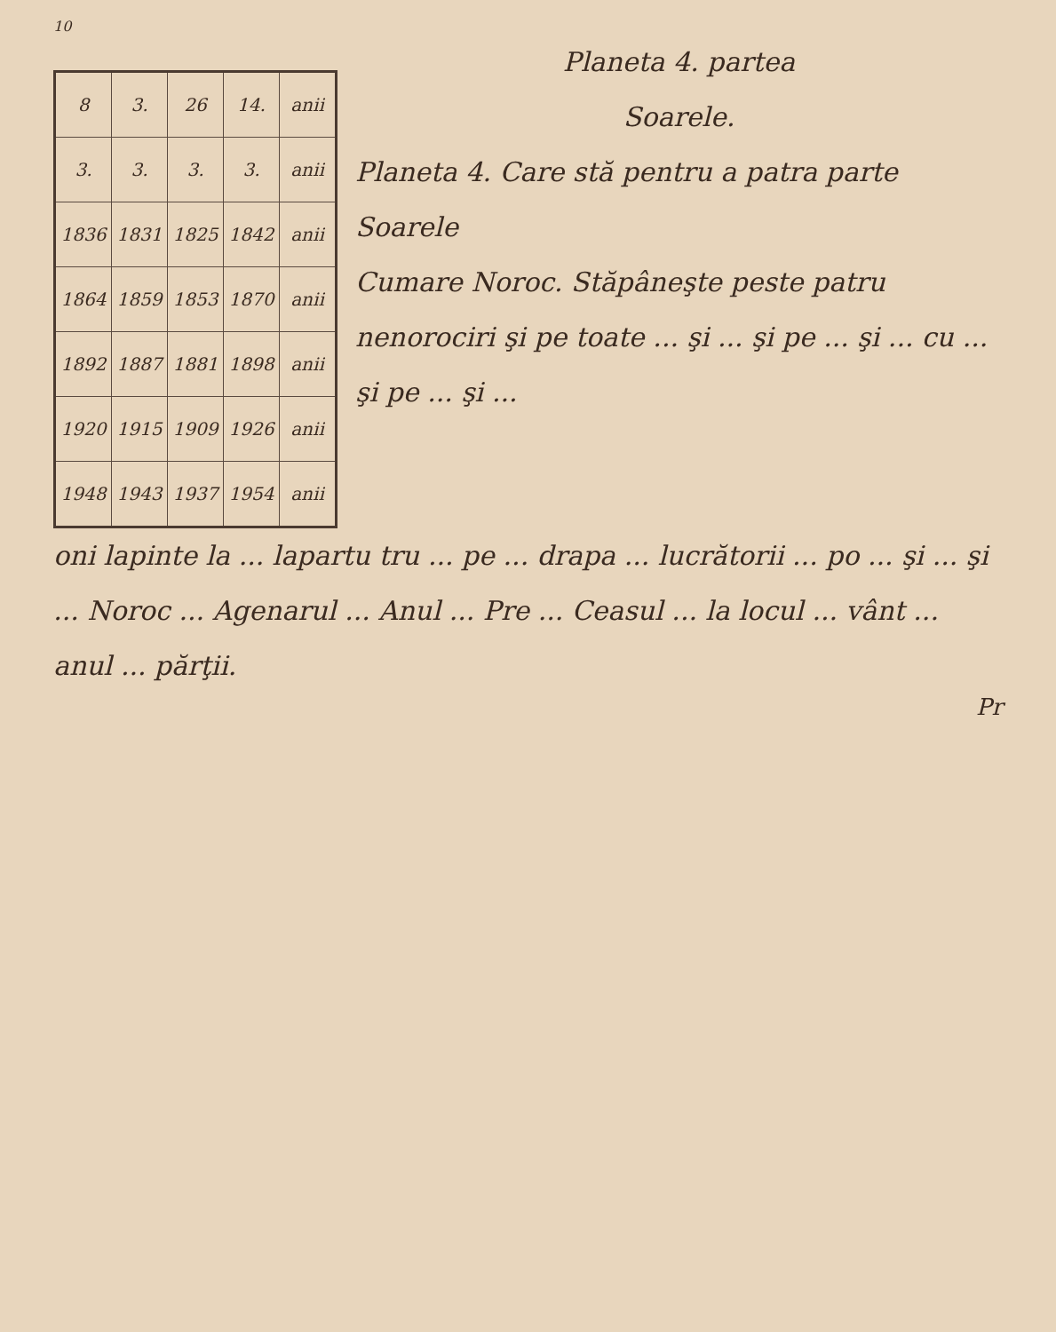10
| 8 | 3. | 26 | 14. | anii |
| 3. | 3. | 3. | 3. | anii |
| 1836 | 1831 | 1825 | 1842 | anii |
| 1864 | 1859 | 1853 | 1870 | anii |
| 1892 | 1887 | 1881 | 1898 | anii |
| 1920 | 1915 | 1909 | 1926 | anii |
| 1948 | 1943 | 1937 | 1954 | anii |
Planeta 4. partea
Soarele.
Planeta 4. Care stă pentru a patra parte Soarele
Cumare Noroc. Stăpâneşte peste patru nenorociri şi pe toate ... şi ... şi pe ... şi ... cu ... şi pe ... şi ...
oni lapinte la ... lapartu tru ... pe ... drapa ... lucrătorii ... po ... şi ... şi ... Noroc ... Agenarul ... Anul ... Pre ... Ceasul ... la locul ... vânt ... anul ... părţii.
Pr